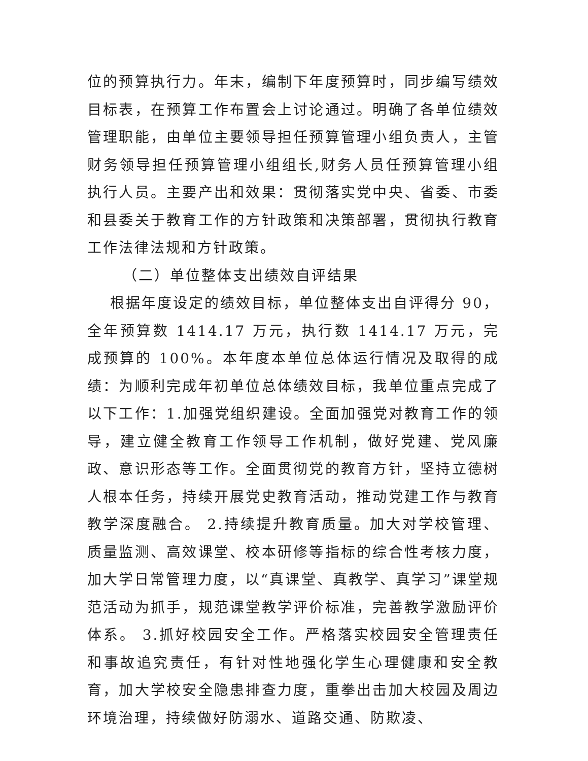位的预算执行力。年末，编制下年度预算时，同步编写绩效目标表，在预算工作布置会上讨论通过。明确了各单位绩效管理职能，由单位主要领导担任预算管理小组负责人，主管财务领导担任预算管理小组组长,财务人员任预算管理小组执行人员。主要产出和效果：贯彻落实党中央、省委、市委和县委关于教育工作的方针政策和决策部署，贯彻执行教育工作法律法规和方针政策。
（二）单位整体支出绩效自评结果
根据年度设定的绩效目标，单位整体支出自评得分 90，全年预算数 1414.17 万元，执行数 1414.17 万元，完成预算的 100%。本年度本单位总体运行情况及取得的成绩：为顺利完成年初单位总体绩效目标，我单位重点完成了以下工作：1.加强党组织建设。全面加强党对教育工作的领导，建立健全教育工作领导工作机制，做好党建、党风廉政、意识形态等工作。全面贯彻党的教育方针，坚持立德树人根本任务，持续开展党史教育活动，推动党建工作与教育教学深度融合。 2.持续提升教育质量。加大对学校管理、质量监测、高效课堂、校本研修等指标的综合性考核力度，加大学日常管理力度，以“真课堂、真教学、真学习”课堂规范活动为抓手，规范课堂教学评价标准，完善教学激励评价体系。 3.抓好校园安全工作。严格落实校园安全管理责任和事故追究责任，有针对性地强化学生心理健康和安全教育，加大学校安全隐患排查力度，重拳出击加大校园及周边环境治理，持续做好防溺水、道路交通、防欺凌、